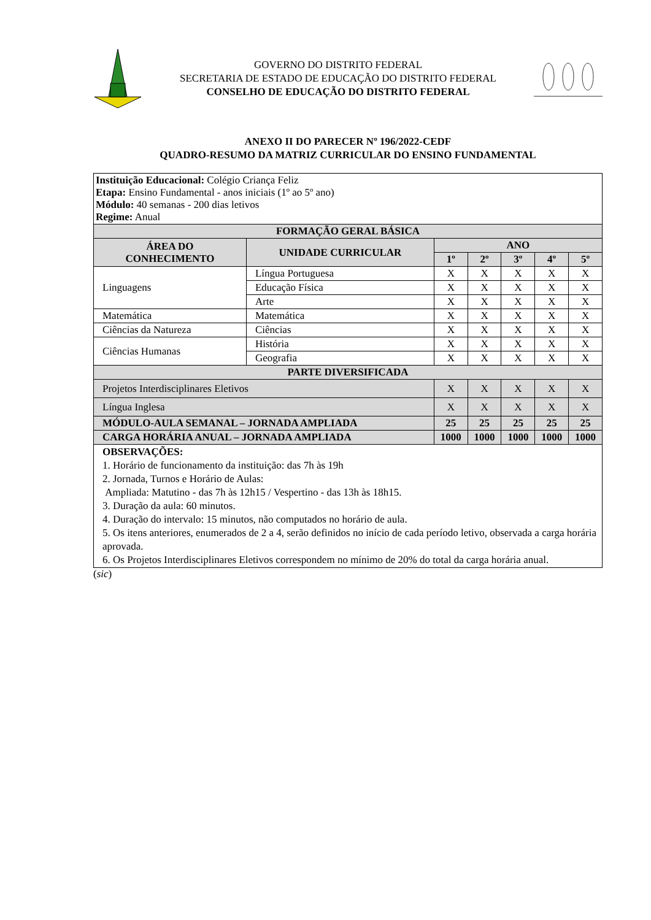GOVERNO DO DISTRITO FEDERAL
SECRETARIA DE ESTADO DE EDUCAÇÃO DO DISTRITO FEDERAL
CONSELHO DE EDUCAÇÃO DO DISTRITO FEDERAL
ANEXO II DO PARECER Nº 196/2022-CEDF
QUADRO-RESUMO DA MATRIZ CURRICULAR DO ENSINO FUNDAMENTAL
| Instituição Educacional: Colégio Criança Feliz Etapa: Ensino Fundamental - anos iniciais (1º ao 5º ano) Módulo: 40 semanas - 200 dias letivos Regime: Anual | | | | | | |
| FORMAÇÃO GERAL BÁSICA | | | | | | |
| ÁREA DO CONHECIMENTO | UNIDADE CURRICULAR | ANO | | | | |
| | | 1º | 2º | 3º | 4º | 5º |
| Linguagens | Língua Portuguesa | X | X | X | X | X |
| | Educação Física | X | X | X | X | X |
| | Arte | X | X | X | X | X |
| Matemática | Matemática | X | X | X | X | X |
| Ciências da Natureza | Ciências | X | X | X | X | X |
| Ciências Humanas | História | X | X | X | X | X |
| | Geografia | X | X | X | X | X |
| PARTE DIVERSIFICADA | | | | | | |
| Projetos Interdisciplinares Eletivos | | X | X | X | X | X |
| Língua Inglesa | | X | X | X | X | X |
| MÓDULO-AULA SEMANAL – JORNADA AMPLIADA | | 25 | 25 | 25 | 25 | 25 |
| CARGA HORÁRIA ANUAL – JORNADA AMPLIADA | | 1000 | 1000 | 1000 | 1000 | 1000 |
| OBSERVAÇÕES: 1. Horário de funcionamento da instituição: das 7h às 19h 2. Jornada, Turnos e Horário de Aulas: Ampliada: Matutino - das 7h às 12h15 / Vespertino - das 13h às 18h15. 3. Duração da aula: 60 minutos. 4. Duração do intervalo: 15 minutos, não computados no horário de aula. 5. Os itens anteriores, enumerados de 2 a 4, serão definidos no início de cada período letivo, observada a carga horária aprovada. 6. Os Projetos Interdisciplinares Eletivos correspondem no mínimo de 20% do total da carga horária anual. | | | | | | |
(sic)